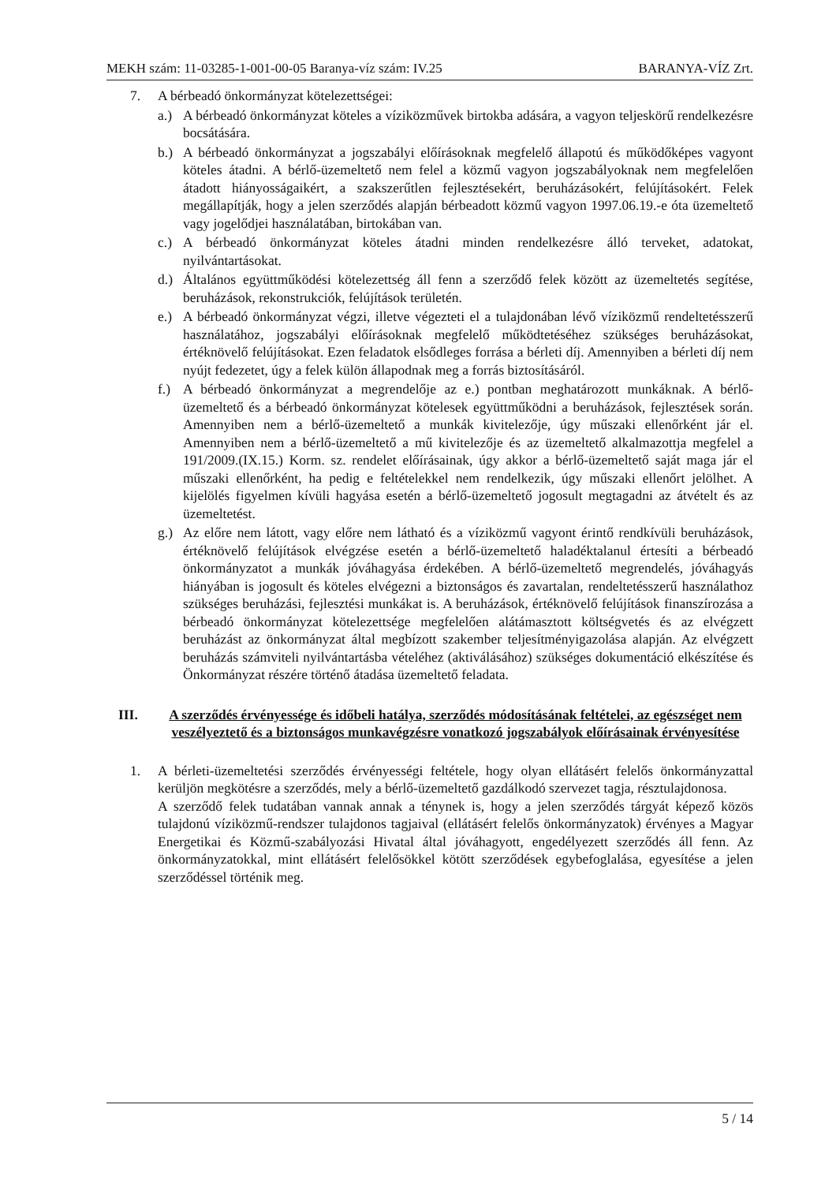MEKH szám: 11-03285-1-001-00-05 Baranya-víz szám: IV.25 BARANYA-VÍZ Zrt.
7. A bérbeadó önkormányzat kötelezettségei:
a.) A bérbeadó önkormányzat köteles a víziközművek birtokba adására, a vagyon teljeskörű rendelkezésre bocsátására.
b.) A bérbeadó önkormányzat a jogszabályi előírásoknak megfelelő állapotú és működőképes vagyont köteles átadni. A bérlő-üzemeltető nem felel a közmű vagyon jogszabályoknak nem megfelelően átadott hiányosságaikért, a szakszerűtlen fejlesztésekért, beruházásokért, felújításokért. Felek megállapítják, hogy a jelen szerződés alapján bérbeadott közmű vagyon 1997.06.19.-e óta üzemeltető vagy jogelődjei használatában, birtokában van.
c.) A bérbeadó önkormányzat köteles átadni minden rendelkezésre álló terveket, adatokat, nyilvántartásokat.
d.) Általános együttműködési kötelezettség áll fenn a szerződő felek között az üzemeltetés segítése, beruházások, rekonstrukciók, felújítások területén.
e.) A bérbeadó önkormányzat végzi, illetve végezteti el a tulajdonában lévő víziközmű rendeltetésszerű használatához, jogszabályi előírásoknak megfelelő működtetéséhez szükséges beruházásokat, értéknövelő felújításokat. Ezen feladatok elsődleges forrása a bérleti díj. Amennyiben a bérleti díj nem nyújt fedezetet, úgy a felek külön állapodnak meg a forrás biztosításáról.
f.) A bérbeadó önkormányzat a megrendelője az e.) pontban meghatározott munkáknak. A bérlő-üzemeltető és a bérbeadó önkormányzat kötelesek együttműködni a beruházások, fejlesztések során. Amennyiben nem a bérlő-üzemeltető a munkák kivitelezője, úgy műszaki ellenőrként jár el. Amennyiben nem a bérlő-üzemeltető a mű kivitelezője és az üzemeltető alkalmazottja megfelel a 191/2009.(IX.15.) Korm. sz. rendelet előírásainak, úgy akkor a bérlő-üzemeltető saját maga jár el műszaki ellenőrként, ha pedig e feltételekkel nem rendelkezik, úgy műszaki ellenőrt jelölhet. A kijelölés figyelmen kívüli hagyása esetén a bérlő-üzemeltető jogosult megtagadni az átvételt és az üzemeltetést.
g.) Az előre nem látott, vagy előre nem látható és a víziközmű vagyont érintő rendkívüli beruházások, értéknövelő felújítások elvégzése esetén a bérlő-üzemeltető haladéktalanul értesíti a bérbeadó önkormányzatot a munkák jóváhagyása érdekében. A bérlő-üzemeltető megrendelés, jóváhagyás hiányában is jogosult és köteles elvégezni a biztonságos és zavartalan, rendeltetésszerű használathoz szükséges beruházási, fejlesztési munkákat is. A beruházások, értéknövelő felújítások finanszírozása a bérbeadó önkormányzat kötelezettsége megfelelően alátámasztott költségvetés és az elvégzett beruházást az önkormányzat által megbízott szakember teljesítményigazolása alapján. Az elvégzett beruházás számviteli nyilvántartásba vételéhez (aktiválásához) szükséges dokumentáció elkészítése és Önkormányzat részére történő átadása üzemeltető feladata.
III. A szerződés érvényessége és időbeli hatálya, szerződés módosításának feltételei, az egészséget nem veszélyeztető és a biztonságos munkavégzésre vonatkozó jogszabályok előírásainak érvényesítése
1. A bérleti-üzemeltetési szerződés érvényességi feltétele, hogy olyan ellátásért felelős önkormányzattal kerüljön megkötésre a szerződés, mely a bérlő-üzemeltető gazdálkodó szervezet tagja, résztulajdonosa.
A szerződő felek tudatában vannak annak a ténynek is, hogy a jelen szerződés tárgyát képező közös tulajdonú víziközmű-rendszer tulajdonos tagjaival (ellátásért felelős önkormányzatok) érvényes a Magyar Energetikai és Közmű-szabályozási Hivatal által jóváhagyott, engedélyezett szerződés áll fenn. Az önkormányzatokkal, mint ellátásért felelősökkel kötött szerződések egybefoglalása, egyesítése a jelen szerződéssel történik meg.
5 / 14